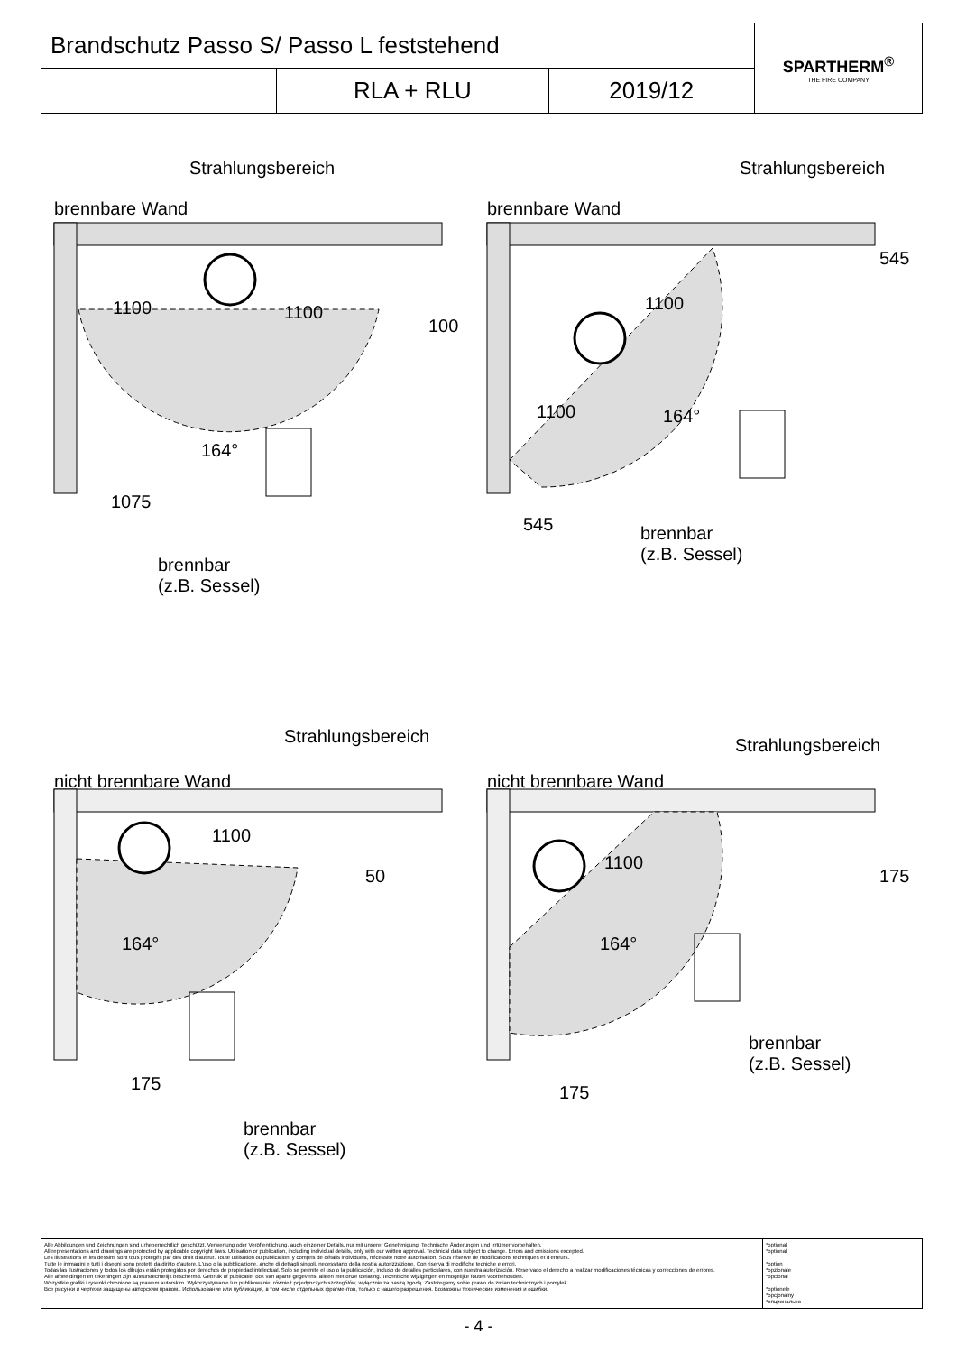| Brandschutz Passo S/ Passo L feststehend | | | SPARTHERM<sup>®</sup> THE FIRE COMPANY |
| | RLA + RLU | 2019/12 | |
Strahlungsbereich
brennbare Wand
1100 1100
100
164°
1075
brennbar
(z.B. Sessel)
Strahlungsbereich
brennbare Wand
1100
1100 164°
545
545
brennbar
(z.B. Sessel)
Strahlungsbereich
nicht brennbare Wand
1100
50
164°
175
brennbar
(z.B. Sessel)
Strahlungsbereich
nicht brennbare Wand
1100
164°
175
175
brennbar
(z.B. Sessel)
| Alle Abbildungen und Zeichnungen sind urheberrechtlich geschützt. Verwertung oder Veröffentlichung, auch einzelner Details, nur mit unserer Genehmigung. Technische Änderungen und Irrtümer vorbehalten. All representations and drawings are protected by applicable copyright laws. Utilisation or publication, including individual details, only with our written approval. Technical data subject to change. Errors and omissions excepted. Les illustrations et les dessins sont tous protégés par des droit d'auteur. Toute utilisation ou publication, y compris de détails individuels, nécessite notre autorisation. Sous réserve de modifications techniques et d'erreurs. Tutte le immagini e tutti i disegni sono protetti da diritto d'autore. L'uso o la pubblicazione, anche di dettagli singoli, necessitano della nostra autorizzazione. Con riserva di modifiche tecniche e errori. Todas las ilustraciones y todos los dibujos están protegidos por derechos de propiedad intelectual. Solo se permite el uso o la publicación, incluso de detalles particulares, con nuestra autorización. Reservado el derecho a realizar modificaciones técnicas y correcciones de errores. Alle afbeeldingen en tekeningen zijn auteursrechtelijk beschermd. Gebruik of publicatie, ook van aparte gegevens, alleen met onze toelating. Technische wijzigingen en mogelijke fouten voorbehouden. Wszystkie grafiki i rysunki chronione są prawem autorskim. Wykorzystywanie lub publikowanie, również pojedynczych szczegółów, wyłącznie za naszą zgodą. Zastrzegamy sobie prawo do zmian technicznych i pomyłek. Все рисунки и чертежи защищены авторским правом.. Использование или публикация, в том числе отдельных фрагментов, только с нашего разрешения. Возможны технические изменения и ошибки. | *optional *optional *option *opzionale *opcional *optionele *opcjonalny *опционально |
- 4 -